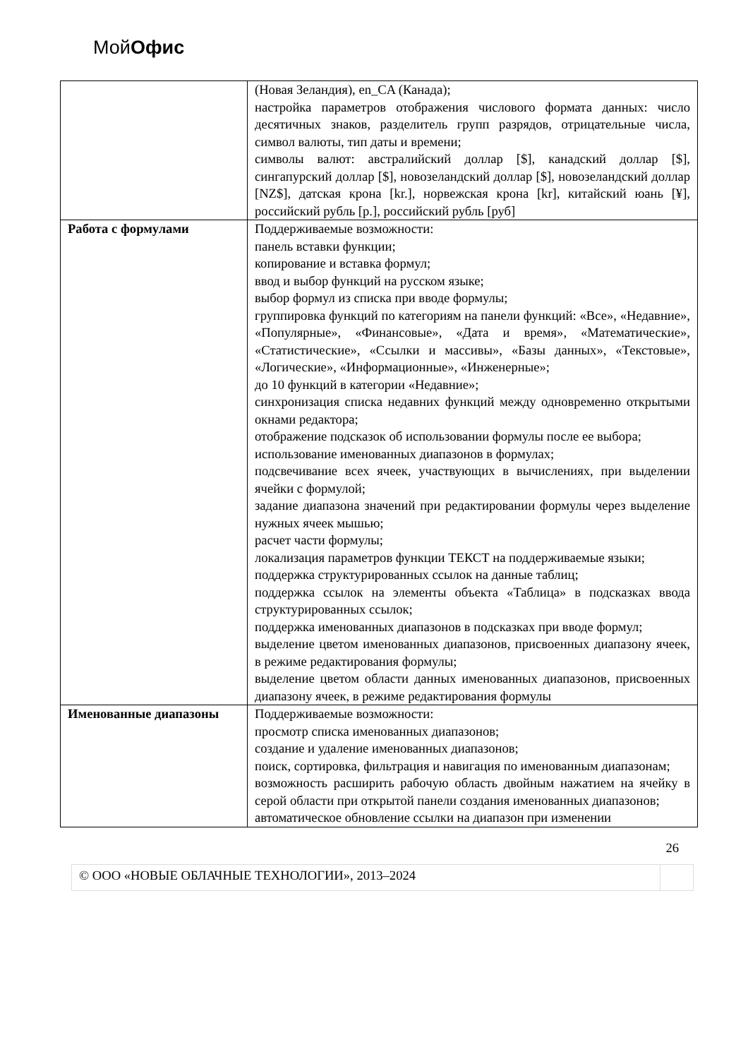МойОфис
| | (Новая Зеландия), en_CA (Канада); настройка параметров отображения числового формата данных: число десятичных знаков, разделитель групп разрядов, отрицательные числа, символ валюты, тип даты и времени; символы валют: австралийский доллар [$], канадский доллар [$], сингапурский доллар [$], новозеландский доллар [$], новозеландский доллар [NZ$], датская крона [kr.], норвежская крона [kr], китайский юань [¥], российский рубль [р.], российский рубль [руб] |
| Работа с формулами | Поддерживаемые возможности: панель вставки функции; копирование и вставка формул; ввод и выбор функций на русском языке; выбор формул из списка при вводе формулы; группировка функций по категориям на панели функций: «Все», «Недавние», «Популярные», «Финансовые», «Дата и время», «Математические», «Статистические», «Ссылки и массивы», «Базы данных», «Текстовые», «Логические», «Информационные», «Инженерные»; до 10 функций в категории «Недавние»; синхронизация списка недавних функций между одновременно открытыми окнами редактора; отображение подсказок об использовании формулы после ее выбора; использование именованных диапазонов в формулах; подсвечивание всех ячеек, участвующих в вычислениях, при выделении ячейки с формулой; задание диапазона значений при редактировании формулы через выделение нужных ячеек мышью; расчет части формулы; локализация параметров функции ТЕКСТ на поддерживаемые языки; поддержка структурированных ссылок на данные таблиц; поддержка ссылок на элементы объекта «Таблица» в подсказках ввода структурированных ссылок; поддержка именованных диапазонов в подсказках при вводе формул; выделение цветом именованных диапазонов, присвоенных диапазону ячеек, в режиме редактирования формулы; выделение цветом области данных именованных диапазонов, присвоенных диапазону ячеек, в режиме редактирования формулы |
| Именованные диапазоны | Поддерживаемые возможности: просмотр списка именованных диапазонов; создание и удаление именованных диапазонов; поиск, сортировка, фильтрация и навигация по именованным диапазонам; возможность расширить рабочую область двойным нажатием на ячейку в серой области при открытой панели создания именованных диапазонов; автоматическое обновление ссылки на диапазон при изменении |
26
© ООО «НОВЫЕ ОБЛАЧНЫЕ ТЕХНОЛОГИИ», 2013–2024